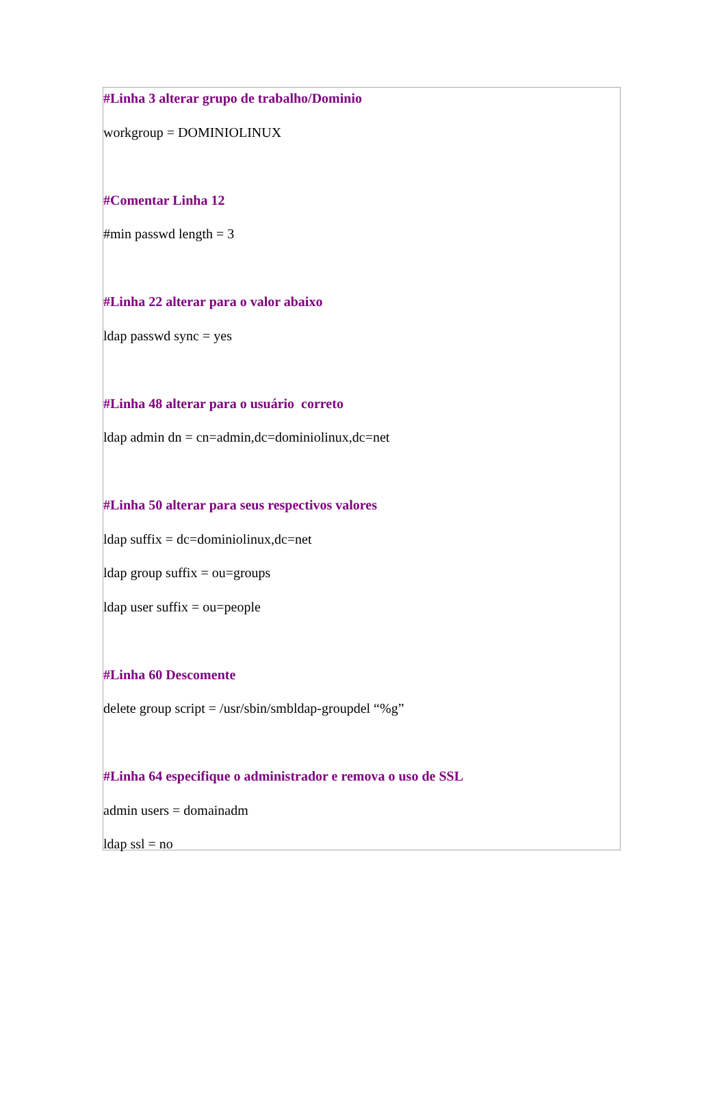#Linha 3 alterar grupo de trabalho/Dominio
workgroup = DOMINIOLINUX
#Comentar Linha 12
#min passwd length = 3
#Linha 22 alterar para o valor abaixo
ldap passwd sync = yes
#Linha 48 alterar para o usuário correto
ldap admin dn = cn=admin,dc=dominiolinux,dc=net
#Linha 50 alterar para seus respectivos valores
ldap suffix = dc=dominiolinux,dc=net
ldap group suffix = ou=groups
ldap user suffix = ou=people
#Linha 60 Descomente
delete group script = /usr/sbin/smbldap-groupdel “%g”
#Linha 64 especifique o administrador e remova o uso de SSL
admin users = domainadm
ldap ssl = no